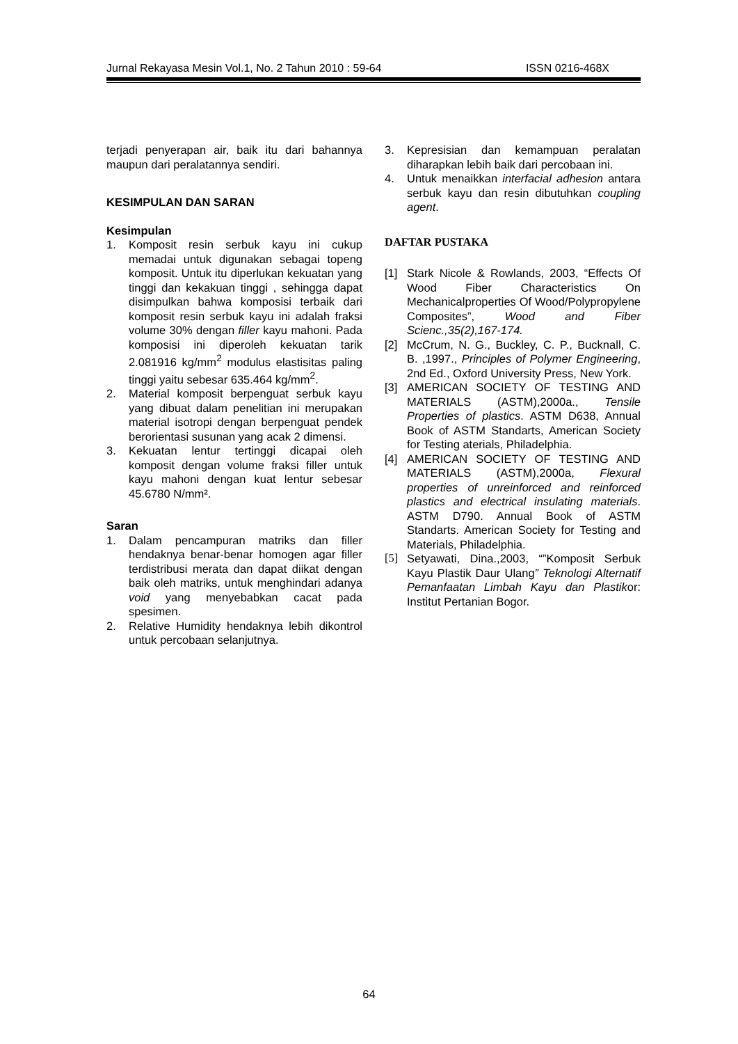Jurnal Rekayasa Mesin Vol.1, No. 2 Tahun 2010 : 59-64 ISSN 0216-468X
terjadi penyerapan air, baik itu dari bahannya maupun dari peralatannya sendiri.
KESIMPULAN DAN SARAN
Kesimpulan
1. Komposit resin serbuk kayu ini cukup memadai untuk digunakan sebagai topeng komposit. Untuk itu diperlukan kekuatan yang tinggi dan kekakuan tinggi , sehingga dapat disimpulkan bahwa komposisi terbaik dari komposit resin serbuk kayu ini adalah fraksi volume 30% dengan filler kayu mahoni. Pada komposisi ini diperoleh kekuatan tarik 2.081916 kg/mm<sup>2</sup> modulus elastisitas paling tinggi yaitu sebesar 635.464 kg/mm<sup>2</sup>.
2. Material komposit berpenguat serbuk kayu yang dibuat dalam penelitian ini merupakan material isotropi dengan berpenguat pendek berorientasi susunan yang acak 2 dimensi.
3. Kekuatan lentur tertinggi dicapai oleh komposit dengan volume fraksi filler untuk kayu mahoni dengan kuat lentur sebesar 45.6780 N/mm².
Saran
1. Dalam pencampuran matriks dan filler hendaknya benar-benar homogen agar filler terdistribusi merata dan dapat diikat dengan baik oleh matriks, untuk menghindari adanya void yang menyebabkan cacat pada spesimen.
2. Relative Humidity hendaknya lebih dikontrol untuk percobaan selanjutnya.
3. Kepresisian dan kemampuan peralatan diharapkan lebih baik dari percobaan ini.
4. Untuk menaikkan interfacial adhesion antara serbuk kayu dan resin dibutuhkan coupling agent.
DAFTAR PUSTAKA
[1] Stark Nicole & Rowlands, 2003, “Effects Of Wood Fiber Characteristics On Mechanicalproperties Of Wood/Polypropylene Composites”, Wood and Fiber Scienc.,35(2),167-174.
[2] McCrum, N. G., Buckley, C. P., Bucknall, C. B. ,1997., Principles of Polymer Engineering, 2nd Ed., Oxford University Press, New York.
[3] AMERICAN SOCIETY OF TESTING AND MATERIALS (ASTM),2000a., Tensile Properties of plastics. ASTM D638, Annual Book of ASTM Standarts, American Society for Testing aterials, Philadelphia.
[4] AMERICAN SOCIETY OF TESTING AND MATERIALS (ASTM),2000a, Flexural properties of unreinforced and reinforced plastics and electrical insulating materials. ASTM D790. Annual Book of ASTM Standarts. American Society for Testing and Materials, Philadelphia.
[5] Setyawati, Dina.,2003, “”Komposit Serbuk Kayu Plastik Daur Ulang” Teknologi Alternatif Pemanfaatan Limbah Kayu dan Plastikor: Institut Pertanian Bogor.
64